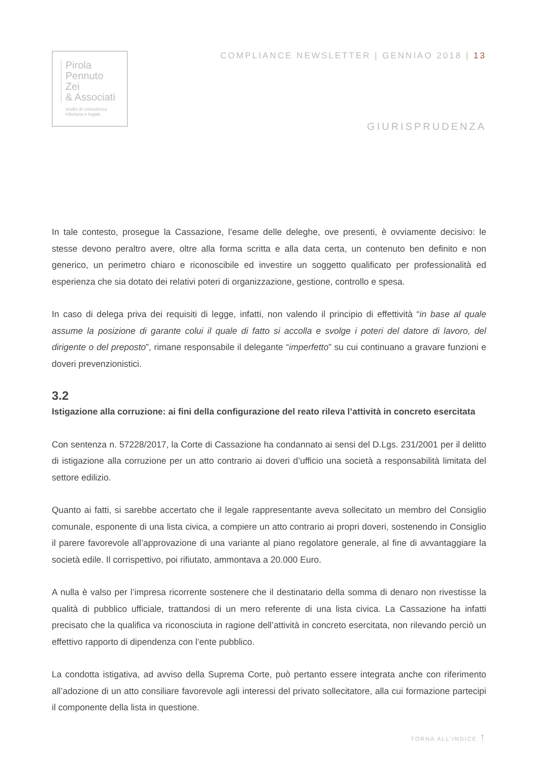Pirola
Pennuto
Zei
& Associati
studio di consulenza
tributaria e legale
COMPLIANCE NEWSLETTER | GENNIAO 2018 | 13
GIURISPRUDENZA
In tale contesto, prosegue la Cassazione, l’esame delle deleghe, ove presenti, è ovviamente decisivo: le stesse devono peraltro avere, oltre alla forma scritta e alla data certa, un contenuto ben definito e non generico, un perimetro chiaro e riconoscibile ed investire un soggetto qualificato per professionalità ed esperienza che sia dotato dei relativi poteri di organizzazione, gestione, controllo e spesa.
In caso di delega priva dei requisiti di legge, infatti, non valendo il principio di effettività “in base al quale assume la posizione di garante colui il quale di fatto si accolla e svolge i poteri del datore di lavoro, del dirigente o del preposto”, rimane responsabile il delegante “imperfetto” su cui continuano a gravare funzioni e doveri prevenzionistici.
3.2
Istigazione alla corruzione: ai fini della configurazione del reato rileva l’attività in concreto esercitata
Con sentenza n. 57228/2017, la Corte di Cassazione ha condannato ai sensi del D.Lgs. 231/2001 per il delitto di istigazione alla corruzione per un atto contrario ai doveri d’ufficio una società a responsabilità limitata del settore edilizio.
Quanto ai fatti, si sarebbe accertato che il legale rappresentante aveva sollecitato un membro del Consiglio comunale, esponente di una lista civica, a compiere un atto contrario ai propri doveri, sostenendo in Consiglio il parere favorevole all’approvazione di una variante al piano regolatore generale, al fine di avvantaggiare la società edile. Il corrispettivo, poi rifiutato, ammontava a 20.000 Euro.
A nulla è valso per l’impresa ricorrente sostenere che il destinatario della somma di denaro non rivestisse la qualità di pubblico ufficiale, trattandosi di un mero referente di una lista civica. La Cassazione ha infatti precisato che la qualifica va riconosciuta in ragione dell’attività in concreto esercitata, non rilevando perciò un effettivo rapporto di dipendenza con l’ente pubblico.
La condotta istigativa, ad avviso della Suprema Corte, può pertanto essere integrata anche con riferimento all’adozione di un atto consiliare favorevole agli interessi del privato sollecitatore, alla cui formazione partecipi il componente della lista in questione.
TORNA ALL’INDICE ↑